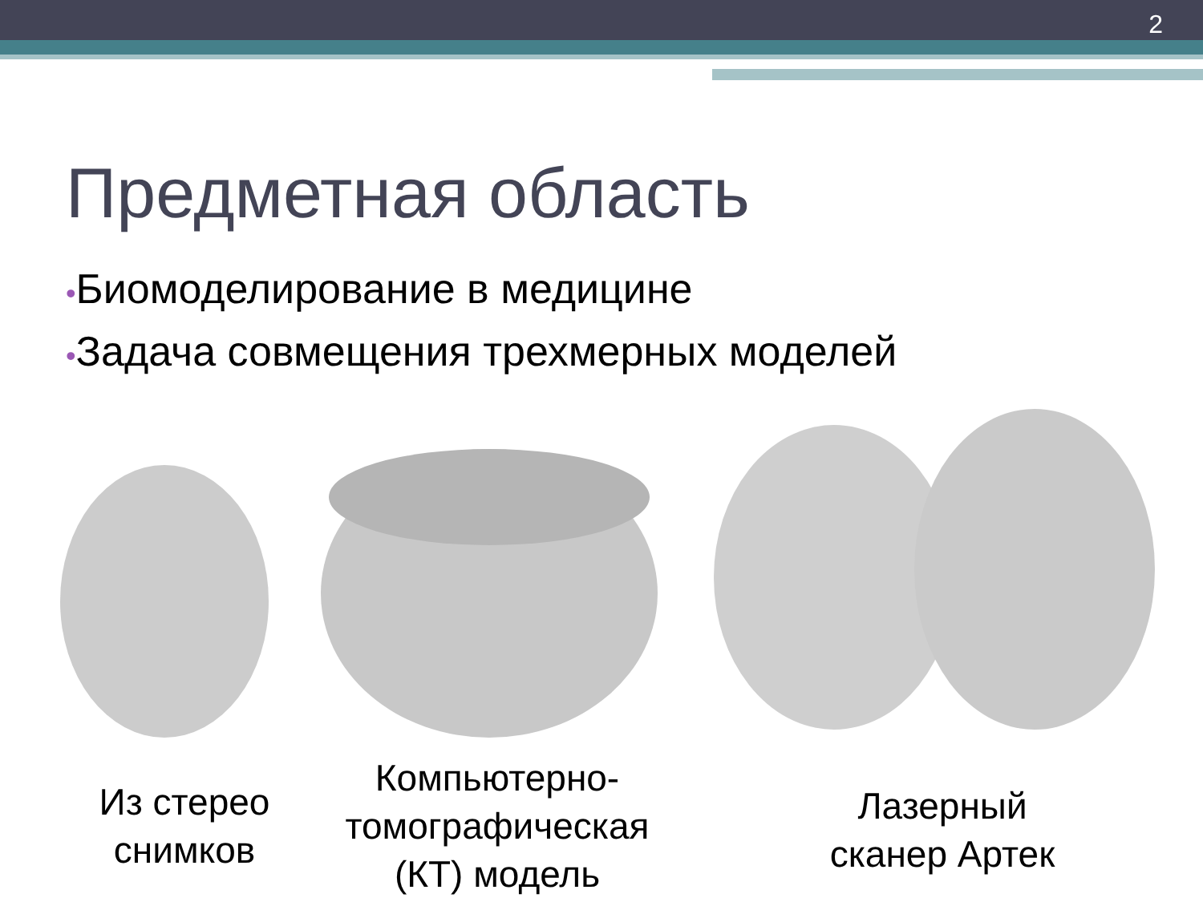2
Предметная область
•Биомоделирование в медицине
•Задача совмещения трехмерных моделей
Из стерео снимков
Компьютерно-томографическая (КТ) модель
Лазерный сканер Артек